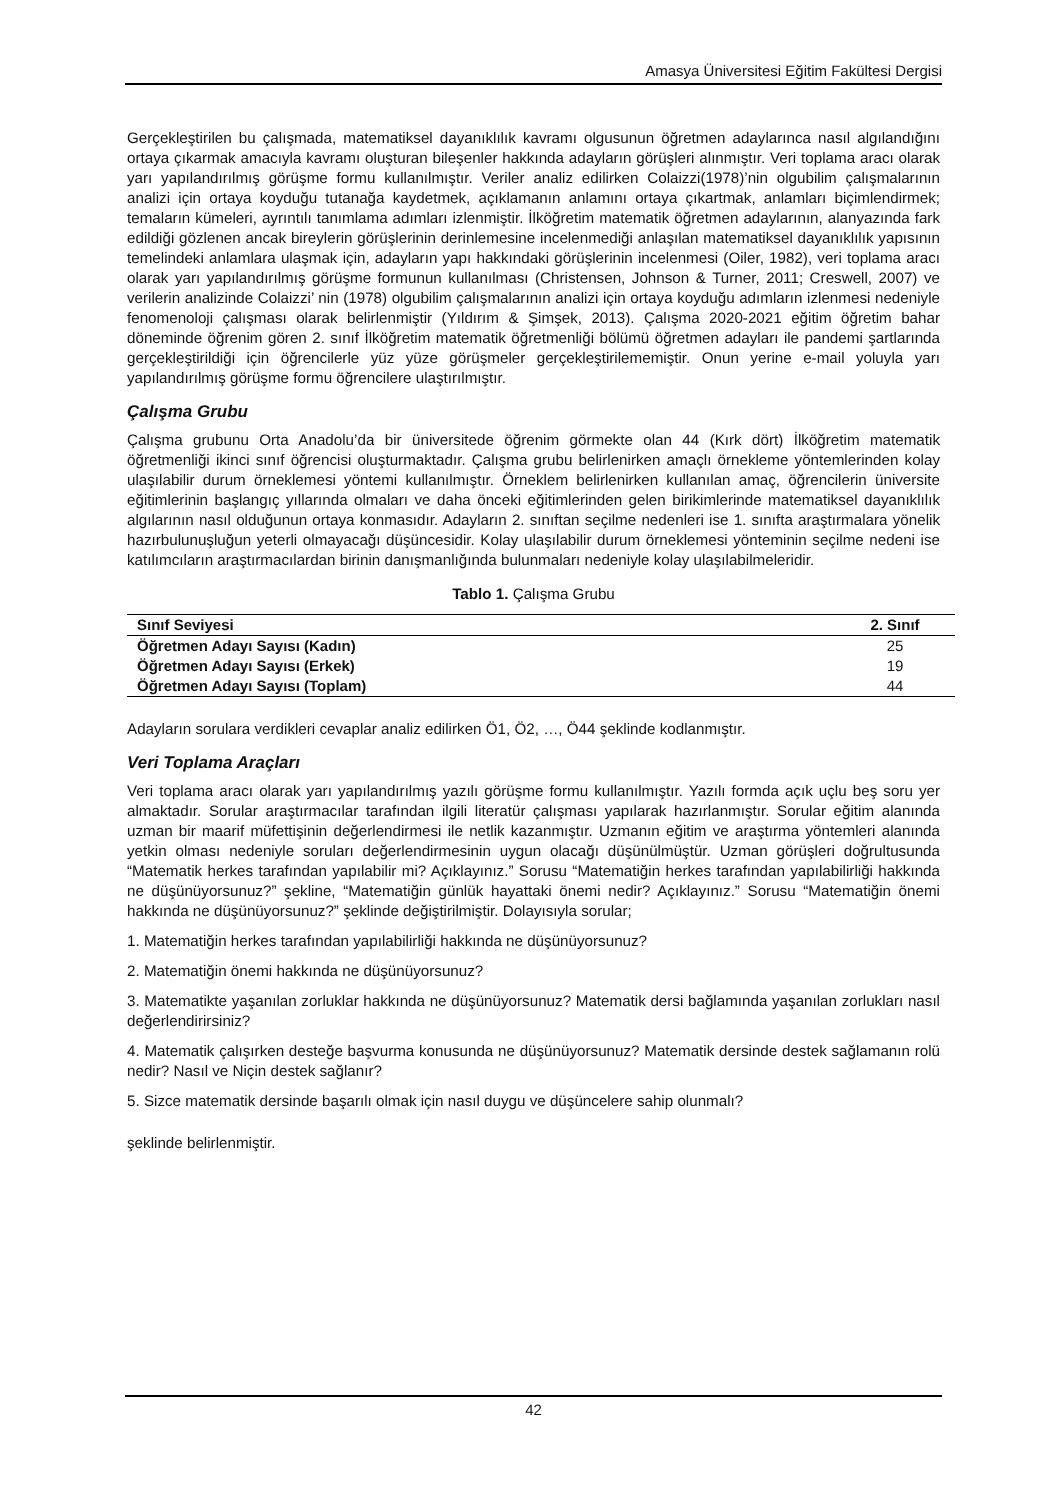Amasya Üniversitesi Eğitim Fakültesi Dergisi
Gerçekleştirilen bu çalışmada, matematiksel dayanıklılık kavramı olgusunun öğretmen adaylarınca nasıl algılandığını ortaya çıkarmak amacıyla kavramı oluşturan bileşenler hakkında adayların görüşleri alınmıştır. Veri toplama aracı olarak yarı yapılandırılmış görüşme formu kullanılmıştır. Veriler analiz edilirken Colaizzi(1978)’nin olgubilim çalışmalarının analizi için ortaya koyduğu tutanağa kaydetmek, açıklamanın anlamını ortaya çıkartmak, anlamları biçimlendirmek; temaların kümeleri, ayrıntılı tanımlama adımları izlenmiştir. İlköğretim matematik öğretmen adaylarının, alanyazında fark edildiği gözlenen ancak bireylerin görüşlerinin derinlemesine incelenmediği anlaşılan matematiksel dayanıklılık yapısının temelindeki anlamlara ulaşmak için, adayların yapı hakkındaki görüşlerinin incelenmesi (Oiler, 1982), veri toplama aracı olarak yarı yapılandırılmış görüşme formunun kullanılması (Christensen, Johnson & Turner, 2011; Creswell, 2007) ve verilerin analizinde Colaizzi’ nin (1978) olgubilim çalışmalarının analizi için ortaya koyduğu adımların izlenmesi nedeniyle fenomenoloji çalışması olarak belirlenmiştir (Yıldırım & Şimşek, 2013). Çalışma 2020-2021 eğitim öğretim bahar döneminde öğrenim gören 2. sınıf İlköğretim matematik öğretmenliği bölümü öğretmen adayları ile pandemi şartlarında gerçekleştirildiği için öğrencilerle yüz yüze görüşmeler gerçekleştirilememiştir. Onun yerine e-mail yoluyla yarı yapılandırılmış görüşme formu öğrencilere ulaştırılmıştır.
Çalışma Grubu
Çalışma grubunu Orta Anadolu’da bir üniversitede öğrenim görmekte olan 44 (Kırk dört) İlköğretim matematik öğretmenliği ikinci sınıf öğrencisi oluşturmaktadır. Çalışma grubu belirlenirken amaçlı örnekleme yöntemlerinden kolay ulaşılabilir durum örneklemesi yöntemi kullanılmıştır. Örneklem belirlenirken kullanılan amaç, öğrencilerin üniversite eğitimlerinin başlangıç yıllarında olmaları ve daha önceki eğitimlerinden gelen birikimlerinde matematiksel dayanıklılık algılarının nasıl olduğunun ortaya konmasıdır. Adayların 2. sınıftan seçilme nedenleri ise 1. sınıfta araştırmalara yönelik hazırbulunuşluğun yeterli olmayacağı düşüncesidir. Kolay ulaşılabilir durum örneklemesi yönteminin seçilme nedeni ise katılımcıların araştırmacılardan birinin danışmanlığında bulunmaları nedeniyle kolay ulaşılabilmeleridir.
Tablo 1. Çalışma Grubu
| Sınıf Seviyesi | 2. Sınıf |
| --- | --- |
| Öğretmen Adayı Sayısı (Kadın) | 25 |
| Öğretmen Adayı Sayısı (Erkek) | 19 |
| Öğretmen Adayı Sayısı (Toplam) | 44 |
Adayların sorulara verdikleri cevaplar analiz edilirken Ö1, Ö2, …, Ö44 şeklinde kodlanmıştır.
Veri Toplama Araçları
Veri toplama aracı olarak yarı yapılandırılmış yazılı görüşme formu kullanılmıştır. Yazılı formda açık uçlu beş soru yer almaktadır. Sorular araştırmacılar tarafından ilgili literatür çalışması yapılarak hazırlanmıştır. Sorular eğitim alanında uzman bir maarif müfettişinin değerlendirmesi ile netlik kazanmıştır. Uzmanın eğitim ve araştırma yöntemleri alanında yetkin olması nedeniyle soruları değerlendirmesinin uygun olacağı düşünülmüştür. Uzman görüşleri doğrultusunda “Matematik herkes tarafından yapılabilir mi? Açıklayınız.” Sorusu “Matematiğin herkes tarafından yapılabilirliği hakkında ne düşünüyorsunuz?” şekline, “Matematiğin günlük hayattaki önemi nedir? Açıklayınız.” Sorusu “Matematiğin önemi hakkında ne düşünüyorsunuz?” şeklinde değiştirilmiştir. Dolayısıyla sorular;
1. Matematiğin herkes tarafından yapılabilirliği hakkında ne düşünüyorsunuz?
2. Matematiğin önemi hakkında ne düşünüyorsunuz?
3. Matematikte yaşanılan zorluklar hakkında ne düşünüyorsunuz? Matematik dersi bağlamında yaşanılan zorlukları nasıl değerlendirirsiniz?
4. Matematik çalışırken desteğe başvurma konusunda ne düşünüyorsunuz? Matematik dersinde destek sağlamanın rolü nedir? Nasıl ve Niçin destek sağlanır?
5. Sizce matematik dersinde başarılı olmak için nasıl duygu ve düşüncelere sahip olunmalı?
şeklinde belirlenmiştir.
42